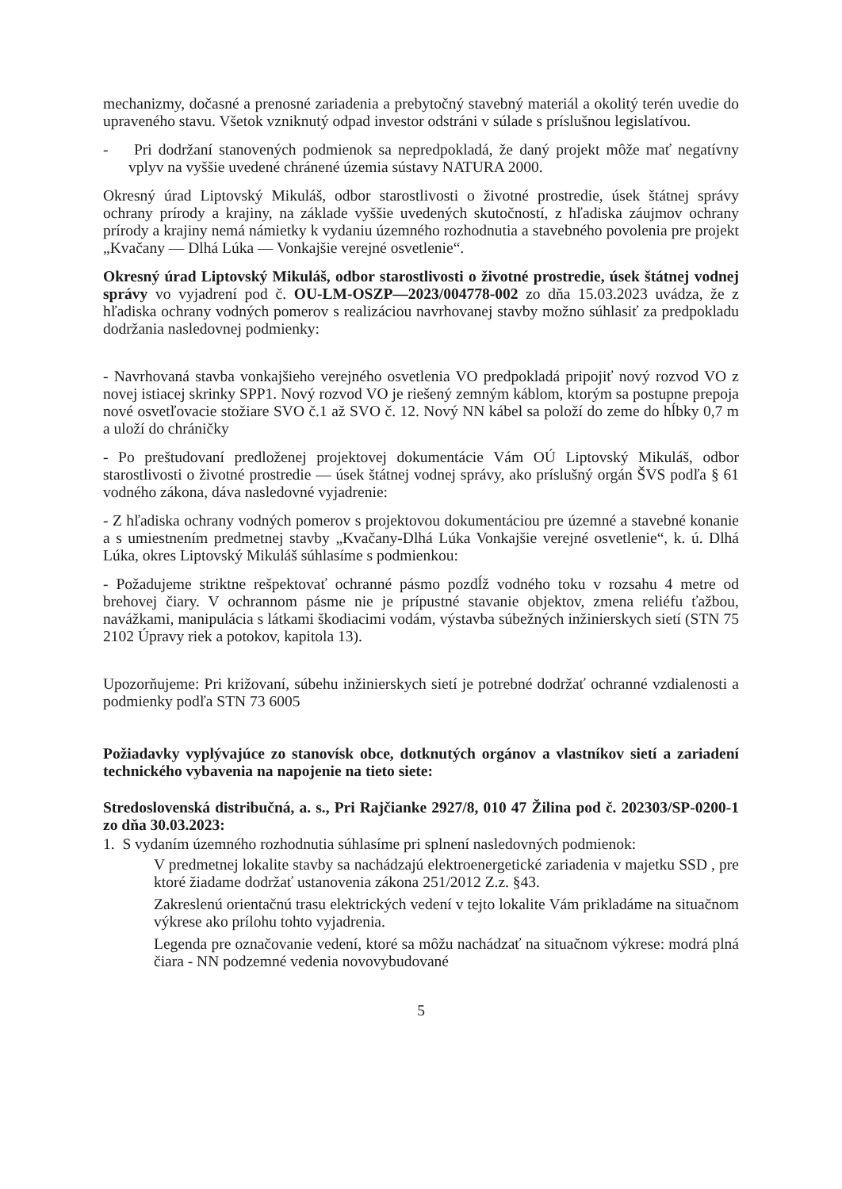mechanizmy, dočasné a prenosné zariadenia a prebytočný stavebný materiál a okolitý terén uvedie do upraveného stavu. Všetok vzniknutý odpad investor odstráni v súlade s príslušnou legislatívou.
- Pri dodržaní stanovených podmienok sa nepredpokladá, že daný projekt môže mať negatívny vplyv na vyššie uvedené chránené územia sústavy NATURA 2000.
Okresný úrad Liptovský Mikuláš, odbor starostlivosti o životné prostredie, úsek štátnej správy ochrany prírody a krajiny, na základe vyššie uvedených skutočností, z hľadiska záujmov ochrany prírody a krajiny nemá námietky k vydaniu územného rozhodnutia a stavebného povolenia pre projekt „Kvačany — Dlhá Lúka — Vonkajšie verejné osvetlenie“.
Okresný úrad Liptovský Mikuláš, odbor starostlivosti o životné prostredie, úsek štátnej vodnej správy vo vyjadrení pod č. OU-LM-OSZP—2023/004778-002 zo dňa 15.03.2023 uvádza, že z hľadiska ochrany vodných pomerov s realizáciou navrhovanej stavby možno súhlasiť za predpokladu dodržania nasledovnej podmienky:
- Navrhovaná stavba vonkajšieho verejného osvetlenia VO predpokladá pripojiť nový rozvod VO z novej istiacej skrinky SPP1. Nový rozvod VO je riešený zemným káblom, ktorým sa postupne prepoja nové osvetľovacie stožiare SVO č.1 až SVO č. 12. Nový NN kábel sa položí do zeme do hĺbky 0,7 m a uloží do chráničky
- Po preštudovaní predloženej projektovej dokumentácie Vám OÚ Liptovský Mikuláš, odbor starostlivosti o životné prostredie — úsek štátnej vodnej správy, ako príslušný orgán ŠVS podľa § 61 vodného zákona, dáva nasledovné vyjadrenie:
- Z hľadiska ochrany vodných pomerov s projektovou dokumentáciou pre územné a stavebné konanie a s umiestnením predmetnej stavby „Kvačany-Dlhá Lúka Vonkajšie verejné osvetlenie“, k. ú. Dlhá Lúka, okres Liptovský Mikuláš súhlasíme s podmienkou:
- Požadujeme striktne rešpektovať ochranné pásmo pozdĺž vodného toku v rozsahu 4 metre od brehovej čiary. V ochrannom pásme nie je prípustné stavanie objektov, zmena reliéfu ťažbou, navážkami, manipulácia s látkami škodiacimi vodám, výstavba súbežných inžinierskych sietí (STN 75 2102 Úpravy riek a potokov, kapitola 13).
Upozorňujeme: Pri križovaní, súbehu inžinierskych sietí je potrebné dodržať ochranné vzdialenosti a podmienky podľa STN 73 6005
Požiadavky vyplývajúce zo stanovísk obce, dotknutých orgánov a vlastníkov sietí a zariadení technického vybavenia na napojenie na tieto siete:
Stredoslovenská distribučná, a. s., Pri Rajčianke 2927/8, 010 47 Žilina pod č. 202303/SP-0200-1 zo dňa 30.03.2023:
1. S vydaním územného rozhodnutia súhlasíme pri splnení nasledovných podmienok:
V predmetnej lokalite stavby sa nachádzajú elektroenergetické zariadenia v majetku SSD , pre ktoré žiadame dodržať ustanovenia zákona 251/2012 Z.z. §43.
Zakreslenú orientačnú trasu elektrických vedení v tejto lokalite Vám prikladáme na situačnom výkrese ako prílohu tohto vyjadrenia.
Legenda pre označovanie vedení, ktoré sa môžu nachádzať na situačnom výkrese: modrá plná čiara - NN podzemné vedenia novovybudované
5